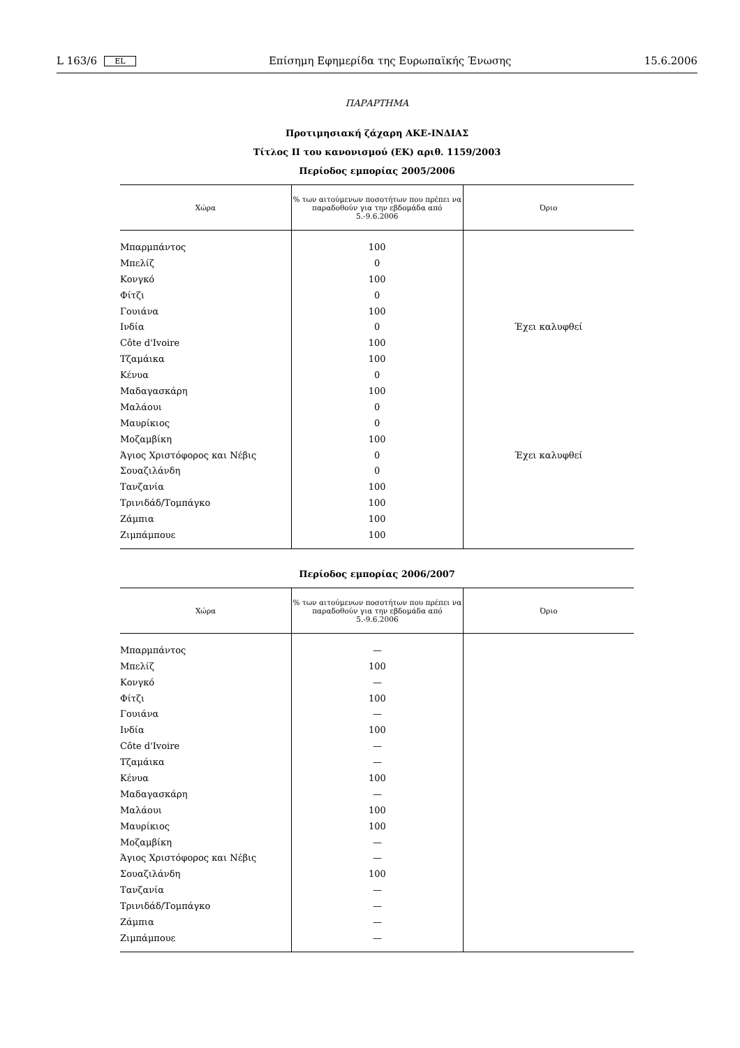L 163/6 EL Επίσημη Εφημερίδα της Ευρωπαϊκής Ένωσης 15.6.2006
ΠΑΡΑΡΤΗΜΑ
Προτιμησιακή ζάχαρη ΑΚΕ-ΙΝΔΙΑΣ
Τίτλος ΙΙ του κανονισμού (ΕΚ) αριθ. 1159/2003
Περίοδος εμπορίας 2005/2006
| Χώρα | % των αιτούμενων ποσοτήτων που πρέπει να παραδοθούν για την εβδομάδα από 5.-9.6.2006 | Όριο |
| --- | --- | --- |
| Μπαρμπάντος | 100 | |
| Μπελίζ | 0 | |
| Κονγκό | 100 | |
| Φίτζι | 0 | |
| Γουιάνα | 100 | |
| Ινδία | 0 | Έχει καλυφθεί |
| Côte d'Ivoire | 100 | |
| Τζαμάικα | 100 | |
| Κένυα | 0 | |
| Μαδαγασκάρη | 100 | |
| Μαλάουι | 0 | |
| Μαυρίκιος | 0 | |
| Μοζαμβίκη | 100 | |
| Άγιος Χριστόφορος και Νέβις | 0 | Έχει καλυφθεί |
| Σουαζιλάνδη | 0 | |
| Τανζανία | 100 | |
| Τρινιδάδ/Τομπάγκο | 100 | |
| Ζάμπια | 100 | |
| Ζιμπάμπουε | 100 | |
Περίοδος εμπορίας 2006/2007
| Χώρα | % των αιτούμενων ποσοτήτων που πρέπει να παραδοθούν για την εβδομάδα από 5.-9.6.2006 | Όριο |
| --- | --- | --- |
| Μπαρμπάντος | — | |
| Μπελίζ | 100 | |
| Κονγκό | — | |
| Φίτζι | 100 | |
| Γουιάνα | — | |
| Ινδία | 100 | |
| Côte d'Ivoire | — | |
| Τζαμάικα | — | |
| Κένυα | 100 | |
| Μαδαγασκάρη | — | |
| Μαλάουι | 100 | |
| Μαυρίκιος | 100 | |
| Μοζαμβίκη | — | |
| Άγιος Χριστόφορος και Νέβις | — | |
| Σουαζιλάνδη | 100 | |
| Τανζανία | — | |
| Τρινιδάδ/Τομπάγκο | — | |
| Ζάμπια | — | |
| Ζιμπάμπουε | — | |